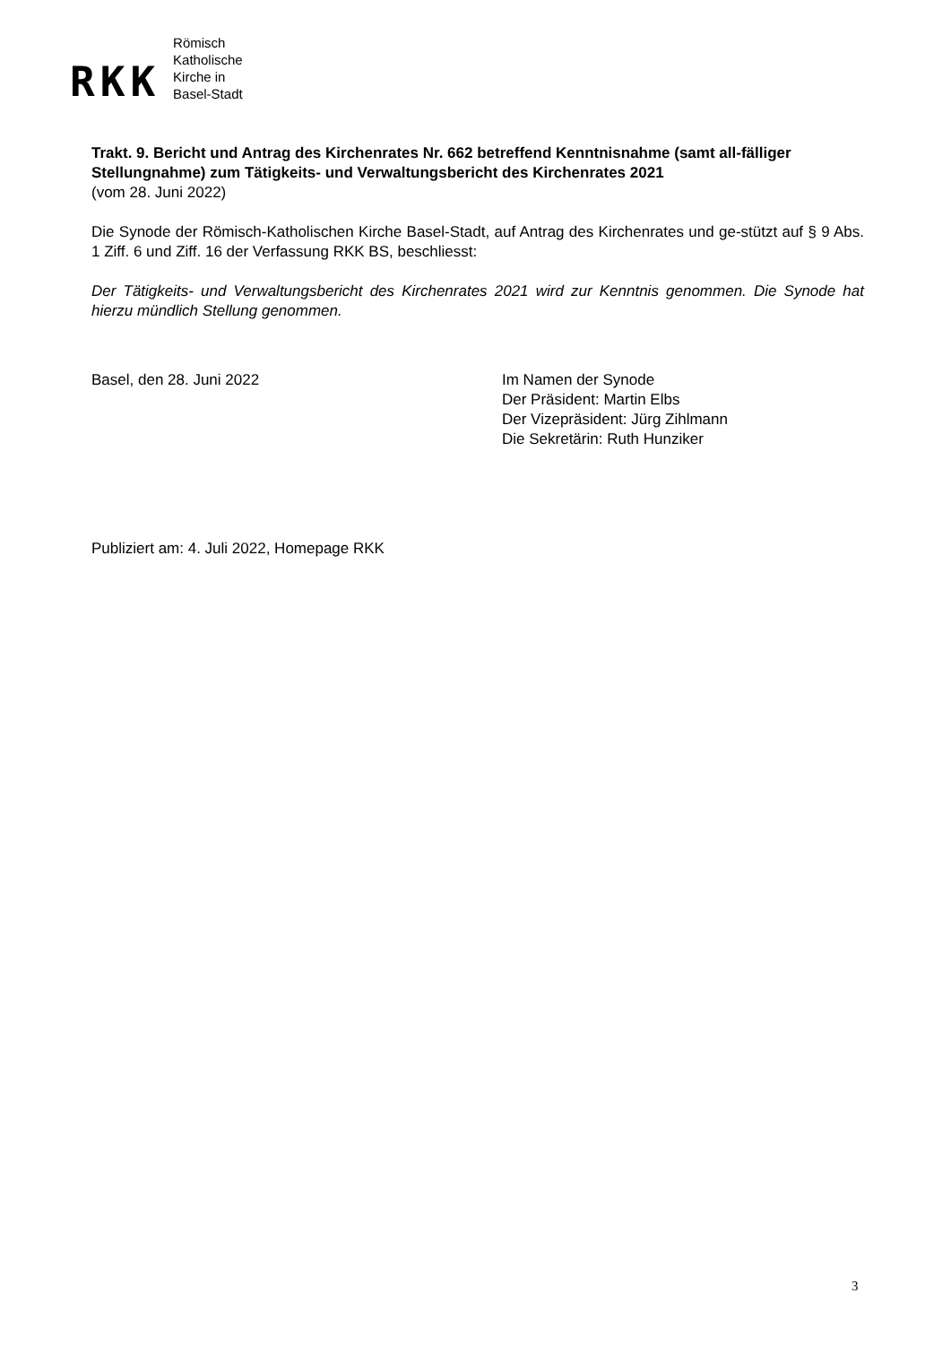RKK
Römisch
Katholische
Kirche in
Basel-Stadt
Trakt. 9. Bericht und Antrag des Kirchenrates Nr. 662 betreffend Kenntnisnahme (samt all-fälliger Stellungnahme) zum Tätigkeits- und Verwaltungsbericht des Kirchenrates 2021
(vom 28. Juni 2022)
Die Synode der Römisch-Katholischen Kirche Basel-Stadt, auf Antrag des Kirchenrates und ge-stützt auf § 9 Abs. 1 Ziff. 6 und Ziff. 16 der Verfassung RKK BS, beschliesst:
Der Tätigkeits- und Verwaltungsbericht des Kirchenrates 2021 wird zur Kenntnis genommen. Die Synode hat hierzu mündlich Stellung genommen.
Basel, den 28. Juni 2022 Im Namen der Synode
Der Präsident: Martin Elbs
Der Vizepräsident: Jürg Zihlmann
Die Sekretärin: Ruth Hunziker
Publiziert am: 4. Juli 2022, Homepage RKK
3